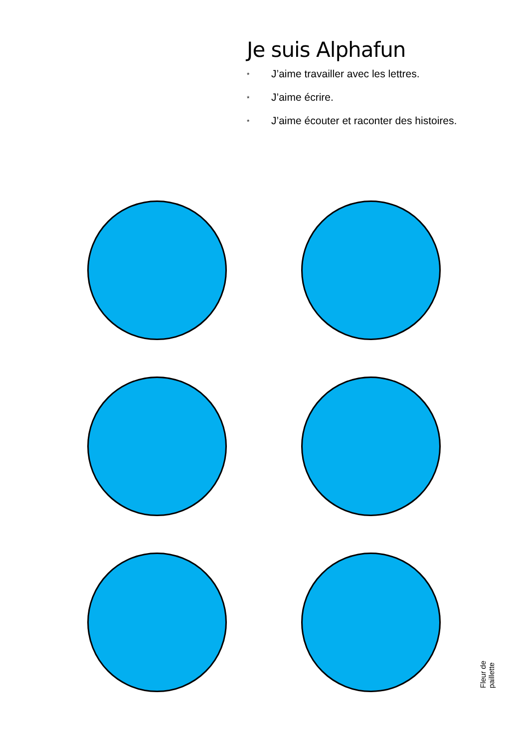Je suis Alphafun
* J’aime travailler avec les lettres.
* J’aime écrire.
* J’aime écouter et raconter des histoires.
Fleur de paillette